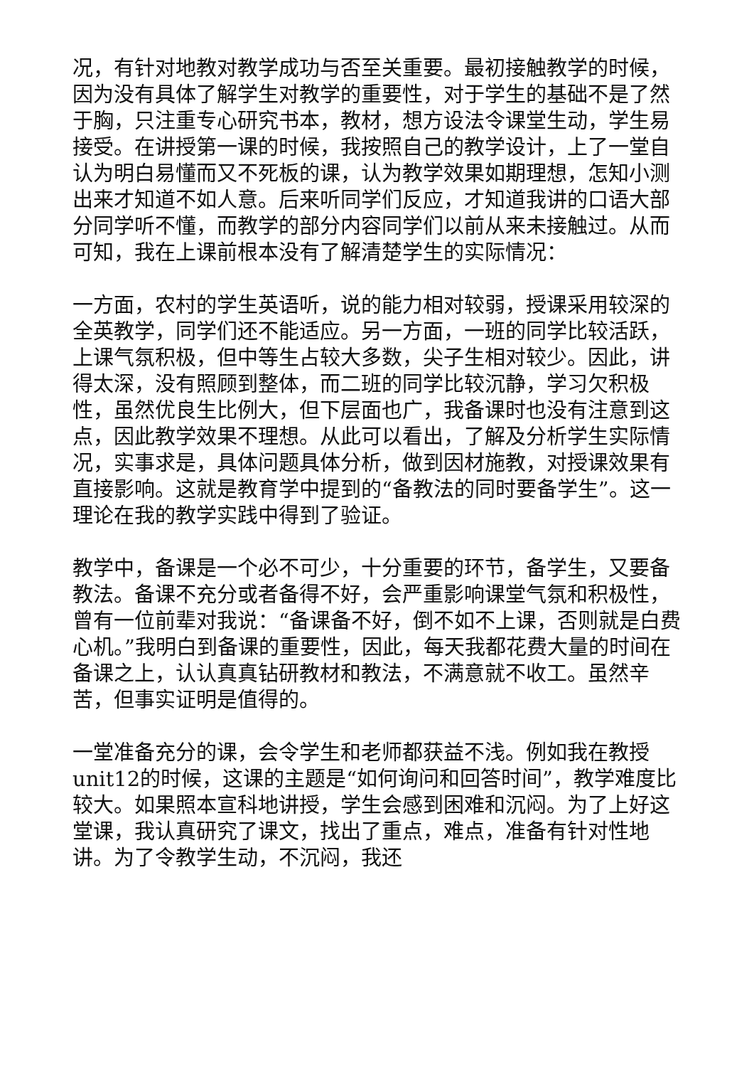况，有针对地教对教学成功与否至关重要。最初接触教学的时候，因为没有具体了解学生对教学的重要性，对于学生的基础不是了然于胸，只注重专心研究书本，教材，想方设法令课堂生动，学生易接受。在讲授第一课的时候，我按照自己的教学设计，上了一堂自认为明白易懂而又不死板的课，认为教学效果如期理想，怎知小测出来才知道不如人意。后来听同学们反应，才知道我讲的口语大部分同学听不懂，而教学的部分内容同学们以前从来未接触过。从而可知，我在上课前根本没有了解清楚学生的实际情况：
一方面，农村的学生英语听，说的能力相对较弱，授课采用较深的全英教学，同学们还不能适应。另一方面，一班的同学比较活跃，上课气氛积极，但中等生占较大多数，尖子生相对较少。因此，讲得太深，没有照顾到整体，而二班的同学比较沉静，学习欠积极性，虽然优良生比例大，但下层面也广，我备课时也没有注意到这点，因此教学效果不理想。从此可以看出，了解及分析学生实际情况，实事求是，具体问题具体分析，做到因材施教，对授课效果有直接影响。这就是教育学中提到的“备教法的同时要备学生”。这一理论在我的教学实践中得到了验证。
教学中，备课是一个必不可少，十分重要的环节，备学生，又要备教法。备课不充分或者备得不好，会严重影响课堂气氛和积极性，曾有一位前辈对我说：“备课备不好，倒不如不上课，否则就是白费心机。”我明白到备课的重要性，因此，每天我都花费大量的时间在备课之上，认认真真钻研教材和教法，不满意就不收工。虽然辛苦，但事实证明是值得的。
一堂准备充分的课，会令学生和老师都获益不浅。例如我在教授unit12的时候，这课的主题是“如何询问和回答时间”，教学难度比较大。如果照本宣科地讲授，学生会感到困难和沉闷。为了上好这堂课，我认真研究了课文，找出了重点，难点，准备有针对性地讲。为了令教学生动，不沉闷，我还